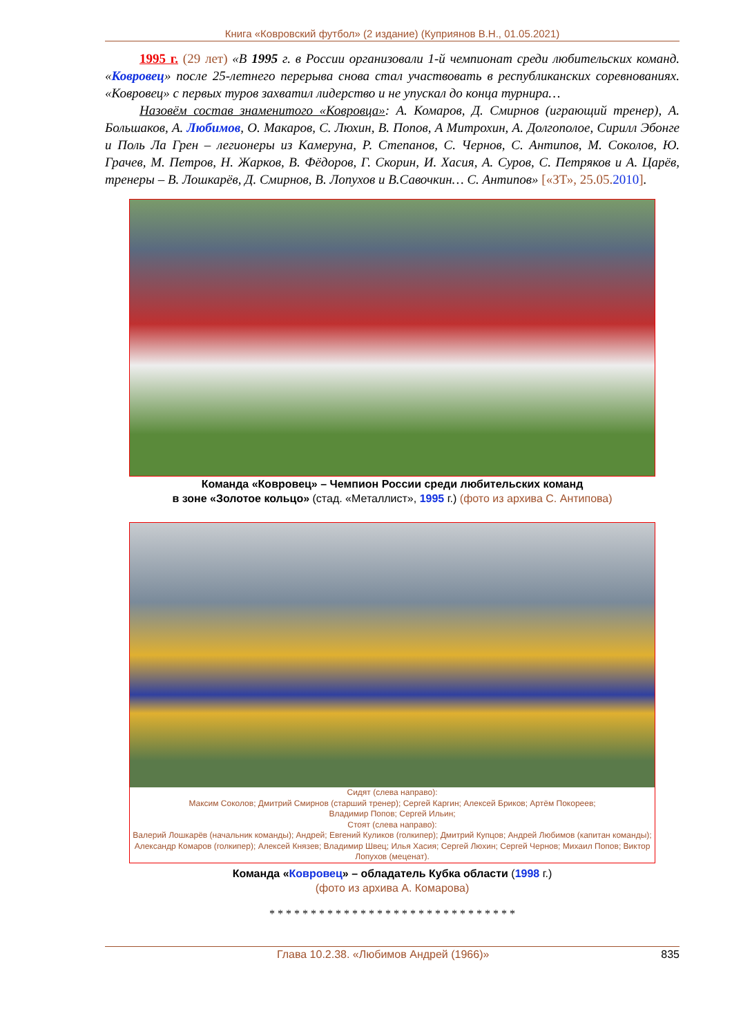Книга «Ковровский футбол» (2 издание) (Куприянов В.Н., 01.05.2021)
1995 г. (29 лет) «В 1995 г. в России организовали 1-й чемпионат среди любительских команд. «Ковровец» после 25-летнего перерыва снова стал участвовать в республиканских соревнованиях. «Ковровец» с первых туров захватил лидерство и не упускал до конца турнира…
Назовём состав знаменитого «Ковровца»: А. Комаров, Д. Смирнов (играющий тренер), А. Большаков, А. Любимов, О. Макаров, С. Люхин, В. Попов, А Митрохин, А. Долгополое, Сирилл Эбонге и Поль Ла Грен – легионеры из Камеруна, Р. Степанов, С. Чернов, С. Антипов, М. Соколов, Ю. Грачев, М. Петров, Н. Жарков, В. Фёдоров, Г. Скорин, И. Хасия, А. Суров, С. Петряков и А. Царёв, тренеры – В. Лошкарёв, Д. Смирнов, В. Лопухов и В.Савочкин… С. Антипов» [«ЗТ», 25.05.2010].
Команда «Ковровец» – Чемпион России среди любительских команд
в зоне «Золотое кольцо» (стад. «Металлист», 1995 г.) (фото из архива С. Антипова)
Сидят (слева направо):
Максим Соколов; Дмитрий Смирнов (старший тренер); Сергей Каргин; Алексей Бриков; Артём Покореев;
Владимир Попов; Сергей Ильин;
Стоят (слева направо):
Валерий Лошкарёв (начальник команды); Андрей; Евгений Куликов (голкипер); Дмитрий Купцов; Андрей Любимов (капитан команды); Александр Комаров (голкипер); Алексей Князев; Владимир Швец; Илья Хасия; Сергей Люхин; Сергей Чернов; Михаил Попов; Виктор Лопухов (меценат).
Команда «Ковровец» – обладатель Кубка области (1998 г.)
(фото из архива А. Комарова)
* * * * * * * * * * * * * * * * * * * * * * * * * * * * * *
Глава 10.2.38. «Любимов Андрей (1966)» 835